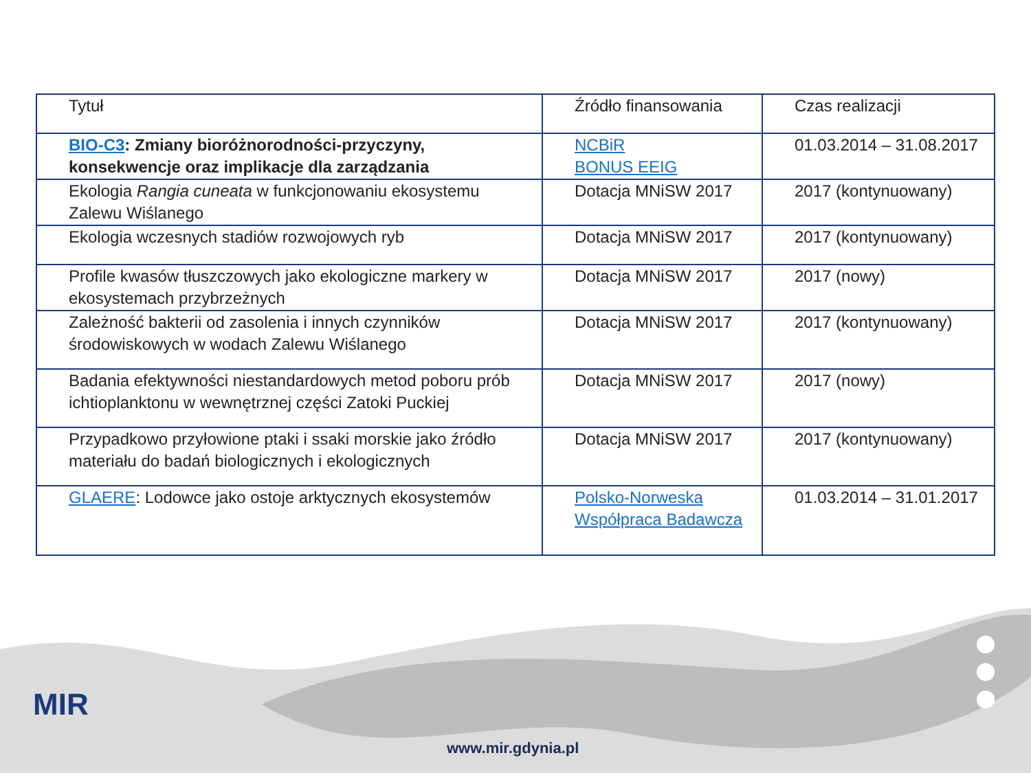MIR
www.mir.gdynia.pl
| Tytuł | Źródło finansowania | Czas realizacji |
| --- | --- | --- |
| BIO-C3 : Zmiany bioróżnorodności-przyczyny, konsekwencje oraz implikacje dla zarządzania | NCBiR BONUS EEIG | 01.03.2014 – 31.08.2017 |
| Ekologia Rangia cuneata w funkcjonowaniu ekosystemu Zalewu Wiślanego | Dotacja MNiSW 2017 | 2017 (kontynuowany) |
| Ekologia wczesnych stadiów rozwojowych ryb | Dotacja MNiSW 2017 | 2017 (kontynuowany) |
| Profile kwasów tłuszczowych jako ekologiczne markery w ekosystemach przybrzeżnych | Dotacja MNiSW 2017 | 2017 (nowy) |
| Zależność bakterii od zasolenia i innych czynników środowiskowych w wodach Zalewu Wiślanego | Dotacja MNiSW 2017 | 2017 (kontynuowany) |
| Badania efektywności niestandardowych metod poboru prób ichtioplanktonu w wewnętrznej części Zatoki Puckiej | Dotacja MNiSW 2017 | 2017 (nowy) |
| Przypadkowo przyłowione ptaki i ssaki morskie jako źródło materiału do badań biologicznych i ekologicznych | Dotacja MNiSW 2017 | 2017 (kontynuowany) |
| GLAERE : Lodowce jako ostoje arktycznych ekosystemów | Polsko-Norweska Współpraca Badawcza | 01.03.2014 – 31.01.2017 |